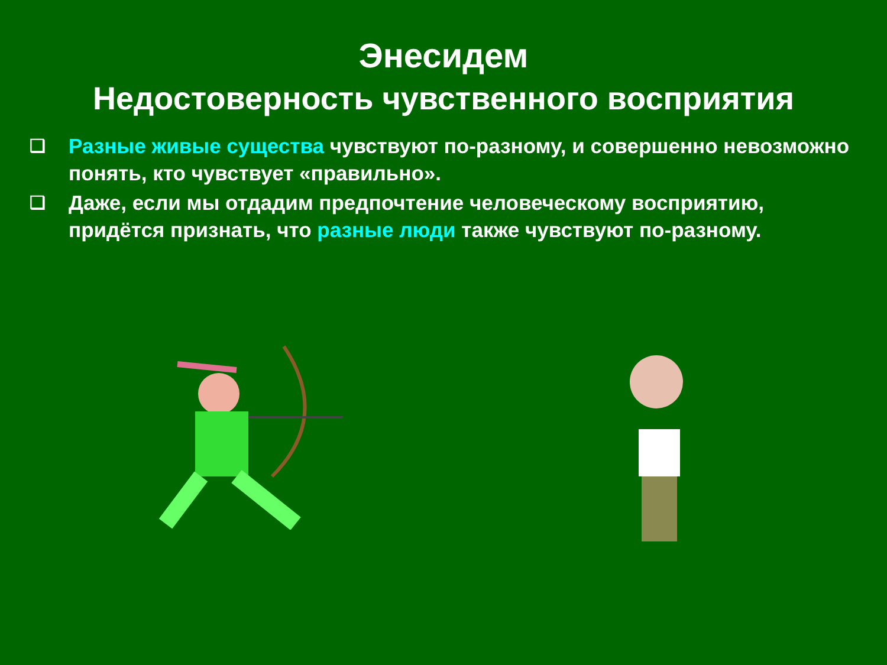Энесидем
Недостоверность чувственного восприятия
❑ Разные живые существа чувствуют по-разному, и совершенно невозможно понять, кто чувствует «правильно».
❑ Даже, если мы отдадим предпочтение человеческому восприятию, придётся признать, что разные люди также чувствуют по-разному.